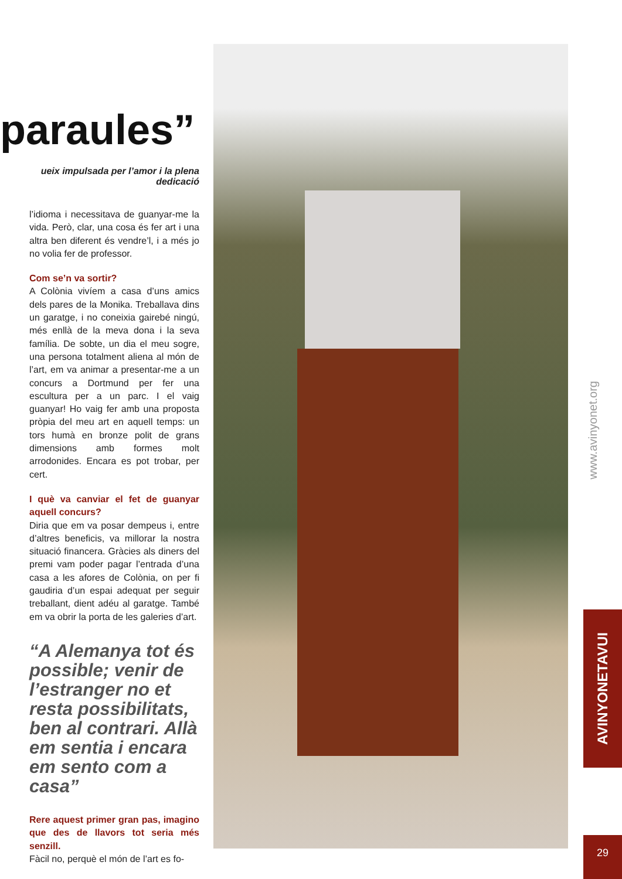paraules”
ueix impulsada per l’amor i la plena dedicació
l’idioma i necessitava de guanyar-me la vida. Però, clar, una cosa és fer art i una altra ben diferent és vendre’l, i a més jo no volia fer de professor.
Com se’n va sortir?
A Colònia vivíem a casa d’uns amics dels pares de la Monika. Treballava dins un garatge, i no coneixia gairebé ningú, més enllà de la meva dona i la seva família. De sobte, un dia el meu sogre, una persona totalment aliena al món de l’art, em va animar a presentar-me a un concurs a Dortmund per fer una escultura per a un parc. I el vaig guanyar! Ho vaig fer amb una proposta pròpia del meu art en aquell temps: un tors humà en bronze polit de grans dimensions amb formes molt arrodonides. Encara es pot trobar, per cert.
I què va canviar el fet de guanyar aquell concurs?
Diria que em va posar dempeus i, entre d’altres beneficis, va millorar la nostra situació financera. Gràcies als diners del premi vam poder pagar l’entrada d’una casa a les afores de Colònia, on per fi gaudiria d’un espai adequat per seguir treballant, dient adéu al garatge. També em va obrir la porta de les galeries d’art.
“A Alemanya tot és possible; venir de l’estranger no et resta possibilitats, ben al contrari. Allà em sentia i encara em sento com a casa”
Rere aquest primer gran pas, imagino que des de llavors tot seria més senzill.
Fàcil no, perquè el món de l’art es fo-
www.avinyonet.org
AVINYONETAVUI
29